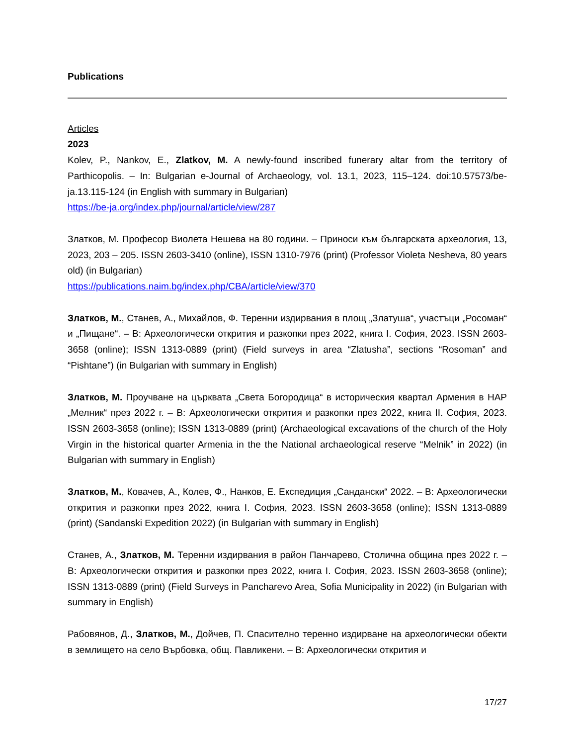Publications
Articles
2023
Kolev, P., Nankov, E., Zlatkov, M. A newly-found inscribed funerary altar from the territory of Parthicopolis. – In: Bulgarian e-Journal of Archaeology, vol. 13.1, 2023, 115–124. doi:10.57573/be-ja.13.115-124 (in English with summary in Bulgarian)
https://be-ja.org/index.php/journal/article/view/287
Златков, М. Професор Виолета Нешева на 80 години. – Приноси към българската археология, 13, 2023, 203 – 205. ISSN 2603-3410 (online), ISSN 1310-7976 (print) (Professor Violeta Nesheva, 80 years old) (in Bulgarian)
https://publications.naim.bg/index.php/CBA/article/view/370
Златков, М., Станев, А., Михайлов, Ф. Теренни издирвания в площ „Златуша“, участъци „Росоман“ и „Пищане“. – В: Археологически открития и разкопки през 2022, книга I. София, 2023. ISSN 2603-3658 (online); ISSN 1313-0889 (print) (Field surveys in area “Zlatusha”, sections “Rosoman” and “Pishtane”) (in Bulgarian with summary in English)
Златков, М. Проучване на църквата „Света Богородица“ в историческия квартал Армения в НАР „Мелник“ през 2022 г. – В: Археологически открития и разкопки през 2022, книга II. София, 2023. ISSN 2603-3658 (online); ISSN 1313-0889 (print) (Archaeological excavations of the church of the Holy Virgin in the historical quarter Armenia in the the National archaeological reserve “Melnik” in 2022) (in Bulgarian with summary in English)
Златков, М., Ковачев, А., Колев, Ф., Нанков, Е. Експедиция „Сандански“ 2022. – В: Археологически открития и разкопки през 2022, книга I. София, 2023. ISSN 2603-3658 (online); ISSN 1313-0889 (print) (Sandanski Expedition 2022) (in Bulgarian with summary in English)
Станев, А., Златков, М. Теренни издирвания в район Панчарево, Столична община през 2022 г. – В: Археологически открития и разкопки през 2022, книга I. София, 2023. ISSN 2603-3658 (online); ISSN 1313-0889 (print) (Field Surveys in Pancharevo Area, Sofia Municipality in 2022) (in Bulgarian with summary in English)
Рабовянов, Д., Златков, М., Дойчев, П. Спасително теренно издирване на археологически обекти в землището на село Върбовка, общ. Павликени. – В: Археологически открития и
17/27